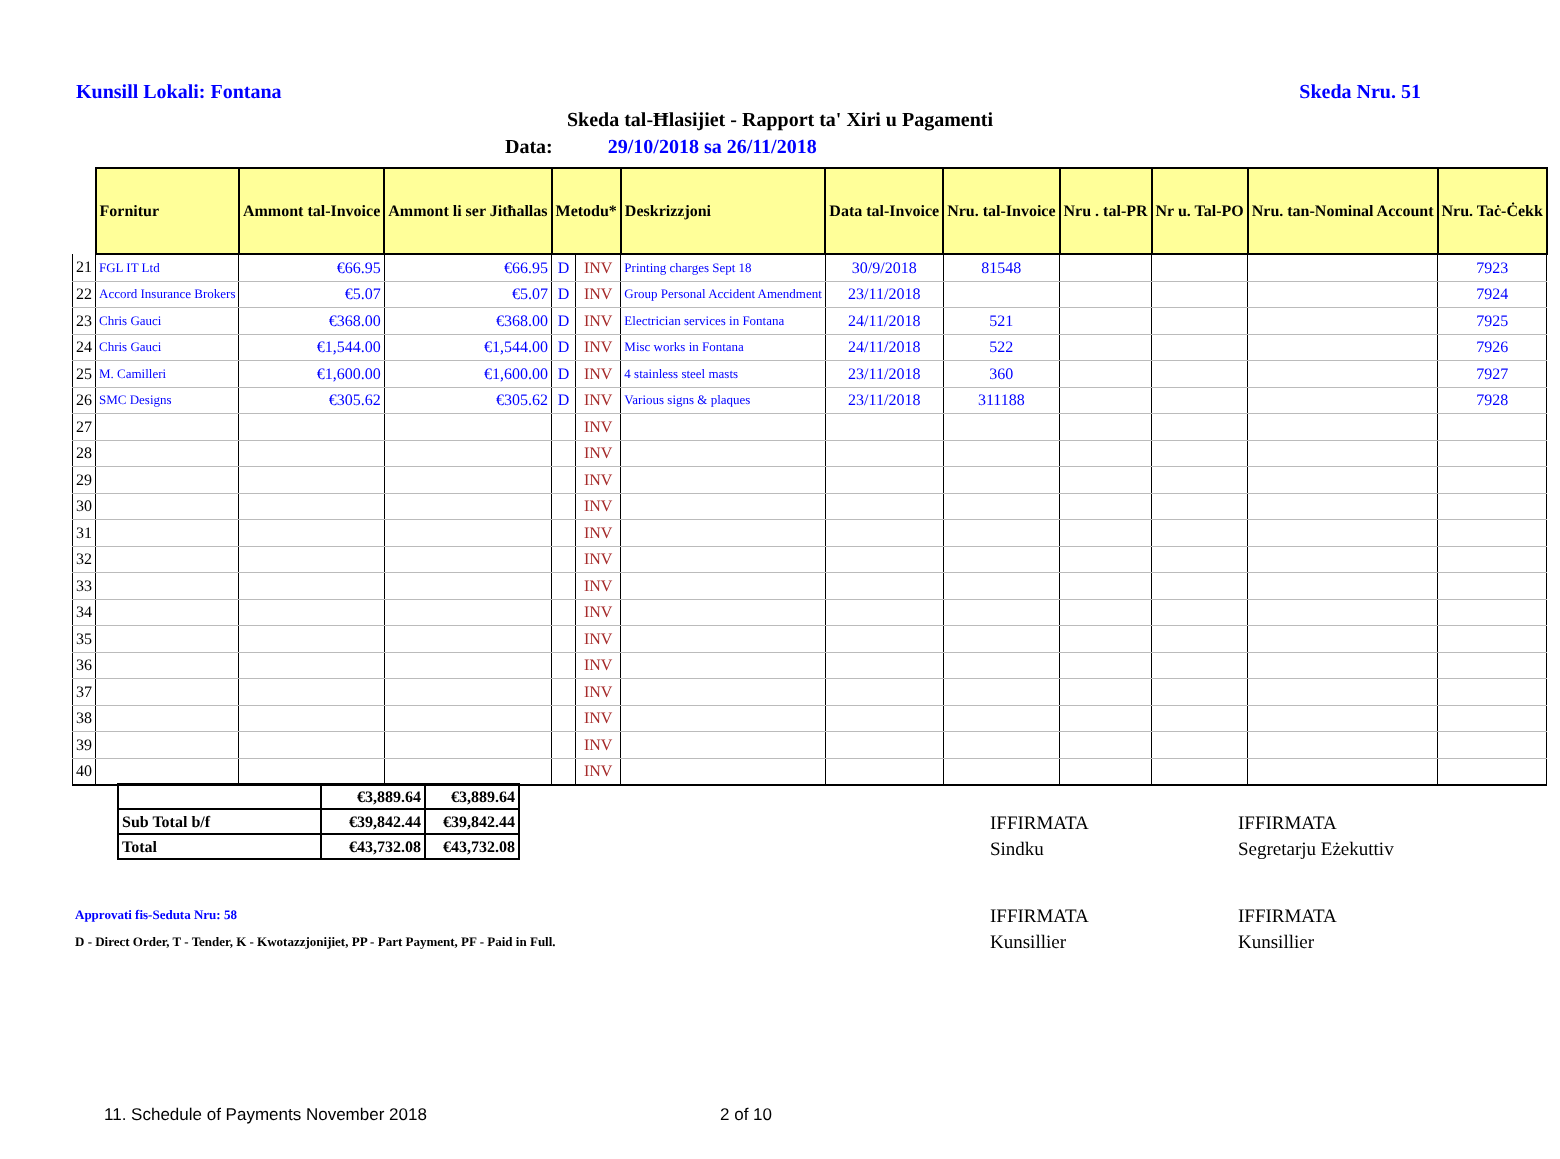Kunsill Lokali: Fontana Skeda Nru. 51
Skeda tal-Ħlasijiet - Rapport ta' Xiri u Pagamenti
Data: 29/10/2018 sa 26/11/2018
| | Fornitur | Ammont tal-Invoice | Ammont li ser Jitħallas | Metodu* | | Deskrizzjoni | Data tal-Invoice | Nru. tal-Invoice | Nru . tal-PR | Nr u. Tal-PO | Nru. tan-Nominal Account | Nru. Taċ-Ċekk |
| --- | --- | --- | --- | --- | --- | --- | --- | --- | --- | --- | --- | --- |
| 21 | FGL IT Ltd | €66.95 | €66.95 | D | INV | Printing charges Sept 18 | 30/9/2018 | 81548 | | | | 7923 |
| 22 | Accord Insurance Brokers | €5.07 | €5.07 | D | INV | Group Personal Accident Amendment | 23/11/2018 | | | | | 7924 |
| 23 | Chris Gauci | €368.00 | €368.00 | D | INV | Electrician services in Fontana | 24/11/2018 | 521 | | | | 7925 |
| 24 | Chris Gauci | €1,544.00 | €1,544.00 | D | INV | Misc works in Fontana | 24/11/2018 | 522 | | | | 7926 |
| 25 | M. Camilleri | €1,600.00 | €1,600.00 | D | INV | 4 stainless steel masts | 23/11/2018 | 360 | | | | 7927 |
| 26 | SMC Designs | €305.62 | €305.62 | D | INV | Various signs & plaques | 23/11/2018 | 311188 | | | | 7928 |
| 27 | | | | | INV | | | | | | | |
| 28 | | | | | INV | | | | | | | |
| 29 | | | | | INV | | | | | | | |
| 30 | | | | | INV | | | | | | | |
| 31 | | | | | INV | | | | | | | |
| 32 | | | | | INV | | | | | | | |
| 33 | | | | | INV | | | | | | | |
| 34 | | | | | INV | | | | | | | |
| 35 | | | | | INV | | | | | | | |
| 36 | | | | | INV | | | | | | | |
| 37 | | | | | INV | | | | | | | |
| 38 | | | | | INV | | | | | | | |
| 39 | | | | | INV | | | | | | | |
| 40 | | | | | INV | | | | | | | |
| | €3,889.64 | €3,889.64 |
| Sub Total b/f | €39,842.44 | €39,842.44 |
| Total | €43,732.08 | €43,732.08 |
IFFIRMATA
Sindku
IFFIRMATA
Segretarju Eżekuttiv
IFFIRMATA
Kunsillier
IFFIRMATA
Kunsillier
Approvati fis-Seduta Nru: 58
D - Direct Order, T - Tender, K - Kwotazzjonijiet, PP - Part Payment, PF - Paid in Full.
11. Schedule of Payments November 2018
2 of 10